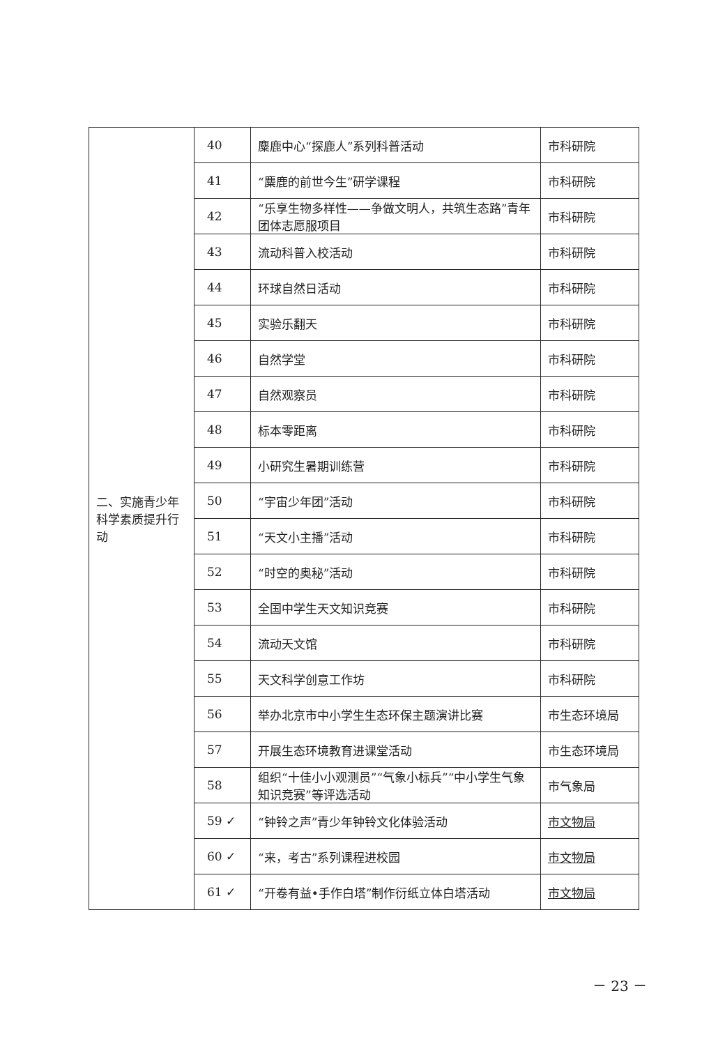| 二、实施青少年科学素质提升行动 | 40 | 麋鹿中心“探鹿人”系列科普活动 | 市科研院 |
| | 41 | “麋鹿的前世今生”研学课程 | 市科研院 |
| | 42 | “乐享生物多样性——争做文明人，共筑生态路”青年团体志愿服项目 | 市科研院 |
| | 43 | 流动科普入校活动 | 市科研院 |
| | 44 | 环球自然日活动 | 市科研院 |
| | 45 | 实验乐翻天 | 市科研院 |
| | 46 | 自然学堂 | 市科研院 |
| | 47 | 自然观察员 | 市科研院 |
| | 48 | 标本零距离 | 市科研院 |
| | 49 | 小研究生暑期训练营 | 市科研院 |
| | 50 | “宇宙少年团”活动 | 市科研院 |
| | 51 | “天文小主播”活动 | 市科研院 |
| | 52 | “时空的奥秘”活动 | 市科研院 |
| | 53 | 全国中学生天文知识竞赛 | 市科研院 |
| | 54 | 流动天文馆 | 市科研院 |
| | 55 | 天文科学创意工作坊 | 市科研院 |
| | 56 | 举办北京市中小学生生态环保主题演讲比赛 | 市生态环境局 |
| | 57 | 开展生态环境教育进课堂活动 | 市生态环境局 |
| | 58 | 组织“十佳小小观测员”“气象小标兵”“中小学生气象知识竞赛”等评选活动 | 市气象局 |
| | 59 ✓ | “钟铃之声”青少年钟铃文化体验活动 | 市文物局 |
| | 60 ✓ | “来，考古”系列课程进校园 | 市文物局 |
| | 61 ✓ | “开卷有益•手作白塔”制作衍纸立体白塔活动 | 市文物局 |
－ 23 －